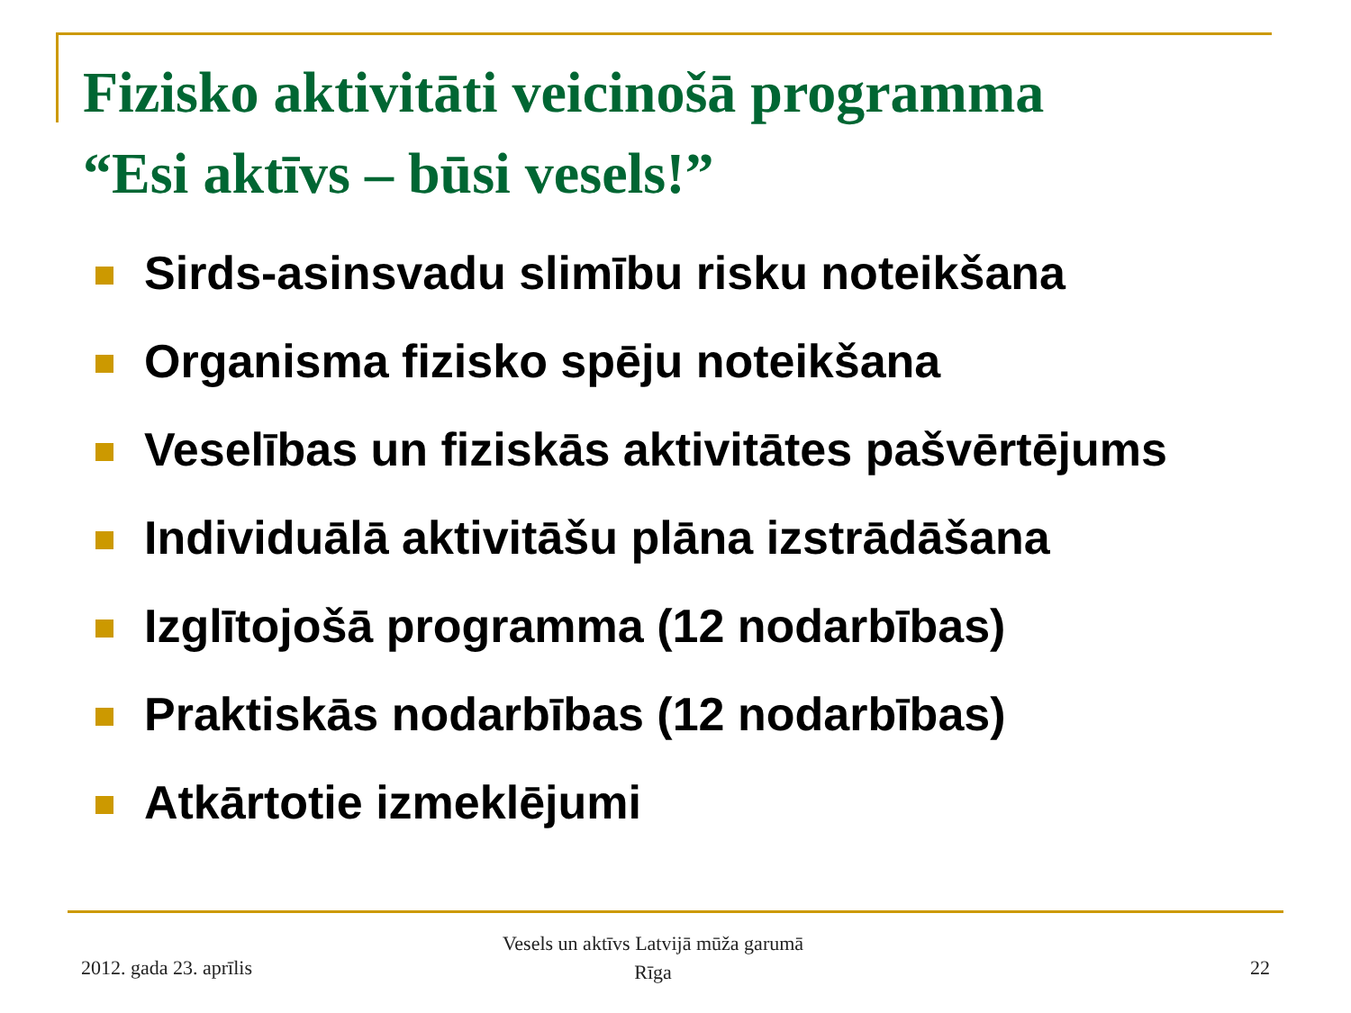Fizisko aktivitāti veicinošā programma
“Esi aktīvs – būsi vesels!”
Sirds-asinsvadu slimību risku noteikšana
Organisma fizisko spēju noteikšana
Veselības un fiziskās aktivitātes pašvērtējums
Individuālā aktivitāšu plāna izstrādāšana
Izglītojošā programma (12 nodarbības)
Praktiskās nodarbības (12 nodarbības)
Atkārtotie izmeklējumi
2012. gada 23. aprīlis
Vesels un aktīvs Latvijā mūža garumā
Rīga
22